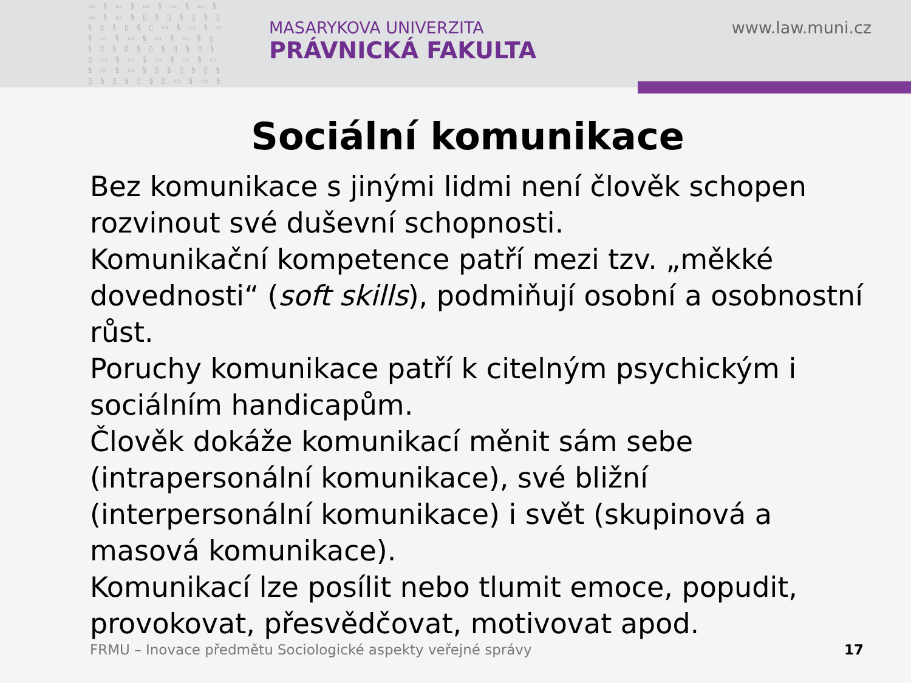▭ § ▭ § ▭ § ▭ § ▭ § ▭ § ▭ § ▯ § ▯ § ▯ § ▯ § ▯ § ▯ § ▯ ▭ § ▭ § ▭ § ▭ § ▭ § ▭ § ▭ § ▯ § ▯ § ▯ § ▯ § ▯ § ▯ § ▯ ▭ § ▭ § ▭ § ▭ § ▭ § ▭ § ▭ § ▯ § ▯ § ▯ § ▯ § ▯ § ▯ § ▯ ▭ § ▭ § ▭ § ▭ § ▭ § ▭ § ▭ § ▯ § ▯ § ▯ § ▯ § ▯ § ▯ § ▯
MASARYKOVA UNIVERZITA
PRÁVNICKÁ FAKULTA
www.law.muni.cz
Sociální komunikace
Bez komunikace s jinými lidmi není člověk schopen rozvinout své duševní schopnosti.
Komunikační kompetence patří mezi tzv. „měkké dovednosti“ (soft skills), podmiňují osobní a osobnostní růst.
Poruchy komunikace patří k citelným psychickým i sociálním handicapům.
Člověk dokáže komunikací měnit sám sebe (intrapersonální komunikace), své bližní (interpersonální komunikace) i svět (skupinová a masová komunikace).
Komunikací lze posílit nebo tlumit emoce, popudit, provokovat, přesvědčovat, motivovat apod.
FRMU – Inovace předmětu Sociologické aspekty veřejné správy 17